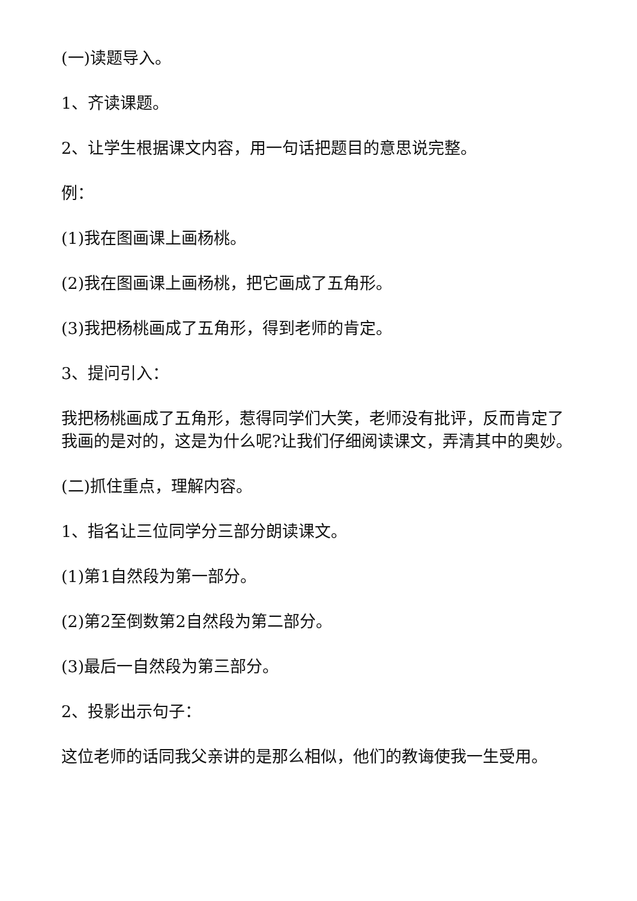(一)读题导入。
1、齐读课题。
2、让学生根据课文内容，用一句话把题目的意思说完整。
例：
(1)我在图画课上画杨桃。
(2)我在图画课上画杨桃，把它画成了五角形。
(3)我把杨桃画成了五角形，得到老师的肯定。
3、提问引入：
我把杨桃画成了五角形，惹得同学们大笑，老师没有批评，反而肯定了我画的是对的，这是为什么呢?让我们仔细阅读课文，弄清其中的奥妙。
(二)抓住重点，理解内容。
1、指名让三位同学分三部分朗读课文。
(1)第1自然段为第一部分。
(2)第2至倒数第2自然段为第二部分。
(3)最后一自然段为第三部分。
2、投影出示句子：
这位老师的话同我父亲讲的是那么相似，他们的教诲使我一生受用。